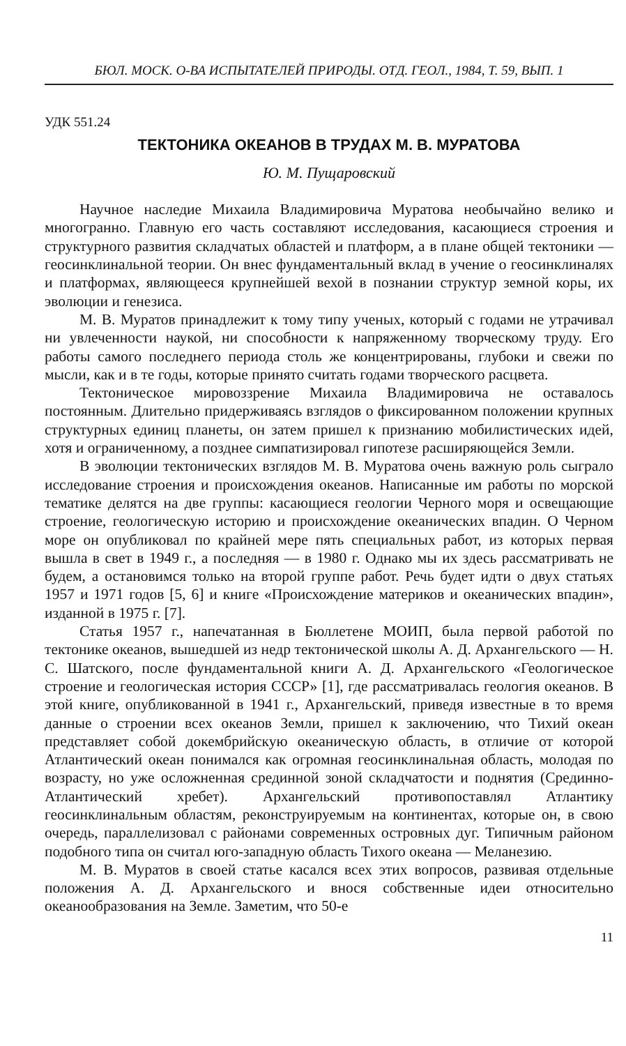БЮЛ. МОСК. О-ВА ИСПЫТАТЕЛЕЙ ПРИРОДЫ. ОТД. ГЕОЛ., 1984, Т. 59, ВЫП. 1
УДК 551.24
ТЕКТОНИКА ОКЕАНОВ В ТРУДАХ М. В. МУРАТОВА
Ю. М. Пущаровский
Научное наследие Михаила Владимировича Муратова необычайно велико и многогранно. Главную его часть составляют исследования, касающиеся строения и структурного развития складчатых областей и платформ, а в плане общей тектоники — геосинклинальной теории. Он внес фундаментальный вклад в учение о геосинклиналях и платформах, являющееся крупнейшей вехой в познании структур земной коры, их эволюции и генезиса.
М. В. Муратов принадлежит к тому типу ученых, который с годами не утрачивал ни увлеченности наукой, ни способности к напряженному творческому труду. Его работы самого последнего периода столь же концентрированы, глубоки и свежи по мысли, как и в те годы, которые принято считать годами творческого расцвета.
Тектоническое мировоззрение Михаила Владимировича не оставалось постоянным. Длительно придерживаясь взглядов о фиксированном положении крупных структурных единиц планеты, он затем пришел к признанию мобилистических идей, хотя и ограниченному, а позднее симпатизировал гипотезе расширяющейся Земли.
В эволюции тектонических взглядов М. В. Муратова очень важную роль сыграло исследование строения и происхождения океанов. Написанные им работы по морской тематике делятся на две группы: касающиеся геологии Черного моря и освещающие строение, геологическую историю и происхождение океанических впадин. О Черном море он опубликовал по крайней мере пять специальных работ, из которых первая вышла в свет в 1949 г., а последняя — в 1980 г. Однако мы их здесь рассматривать не будем, а остановимся только на второй группе работ. Речь будет идти о двух статьях 1957 и 1971 годов [5, 6] и книге «Происхождение материков и океанических впадин», изданной в 1975 г. [7].
Статья 1957 г., напечатанная в Бюллетене МОИП, была первой работой по тектонике океанов, вышедшей из недр тектонической школы А. Д. Архангельского — Н. С. Шатского, после фундаментальной книги А. Д. Архангельского «Геологическое строение и геологическая история СССР» [1], где рассматривалась геология океанов. В этой книге, опубликованной в 1941 г., Архангельский, приведя известные в то время данные о строении всех океанов Земли, пришел к заключению, что Тихий океан представляет собой докембрийскую океаническую область, в отличие от которой Атлантический океан понимался как огромная геосинклинальная область, молодая по возрасту, но уже осложненная срединной зоной складчатости и поднятия (Срединно-Атлантический хребет). Архангельский противопоставлял Атлантику геосинклинальным областям, реконструируемым на континентах, которые он, в свою очередь, параллелизовал с районами современных островных дуг. Типичным районом подобного типа он считал юго-западную область Тихого океана — Меланезию.
М. В. Муратов в своей статье касался всех этих вопросов, развивая отдельные положения А. Д. Архангельского и внося собственные идеи относительно океанообразования на Земле. Заметим, что 50-е
11